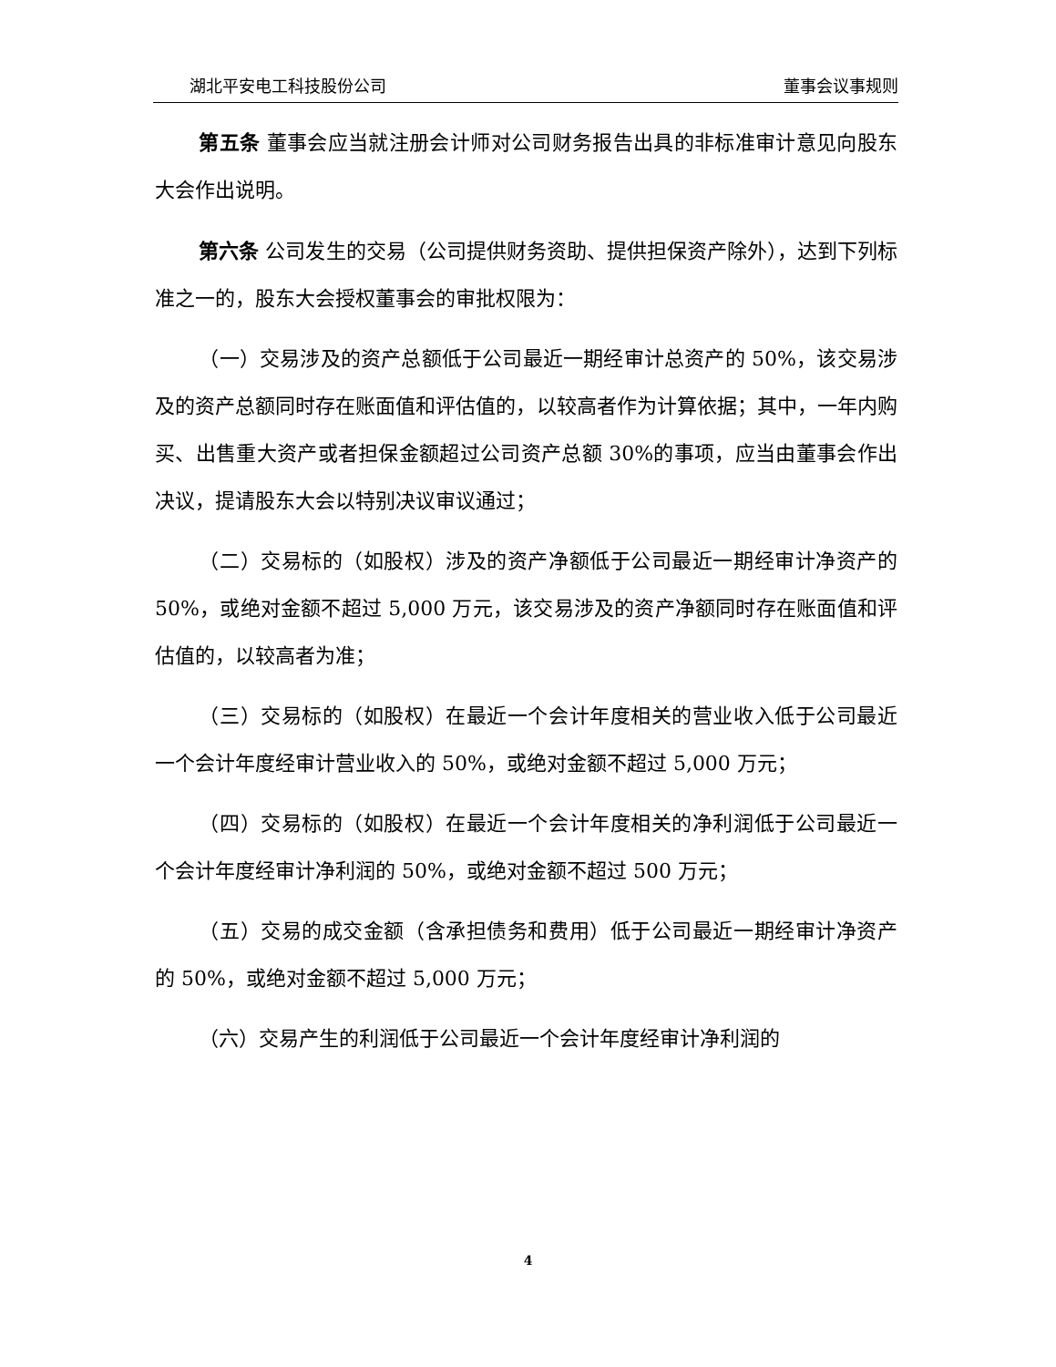湖北平安电工科技股份公司 董事会议事规则
第五条 董事会应当就注册会计师对公司财务报告出具的非标准审计意见向股东大会作出说明。
第六条 公司发生的交易（公司提供财务资助、提供担保资产除外），达到下列标准之一的，股东大会授权董事会的审批权限为：
（一）交易涉及的资产总额低于公司最近一期经审计总资产的 50%，该交易涉及的资产总额同时存在账面值和评估值的，以较高者作为计算依据；其中，一年内购买、出售重大资产或者担保金额超过公司资产总额 30%的事项，应当由董事会作出决议，提请股东大会以特别决议审议通过；
（二）交易标的（如股权）涉及的资产净额低于公司最近一期经审计净资产的 50%，或绝对金额不超过 5,000 万元，该交易涉及的资产净额同时存在账面值和评估值的，以较高者为准；
（三）交易标的（如股权）在最近一个会计年度相关的营业收入低于公司最近一个会计年度经审计营业收入的 50%，或绝对金额不超过 5,000 万元；
（四）交易标的（如股权）在最近一个会计年度相关的净利润低于公司最近一个会计年度经审计净利润的 50%，或绝对金额不超过 500 万元；
（五）交易的成交金额（含承担债务和费用）低于公司最近一期经审计净资产的 50%，或绝对金额不超过 5,000 万元；
（六）交易产生的利润低于公司最近一个会计年度经审计净利润的
4